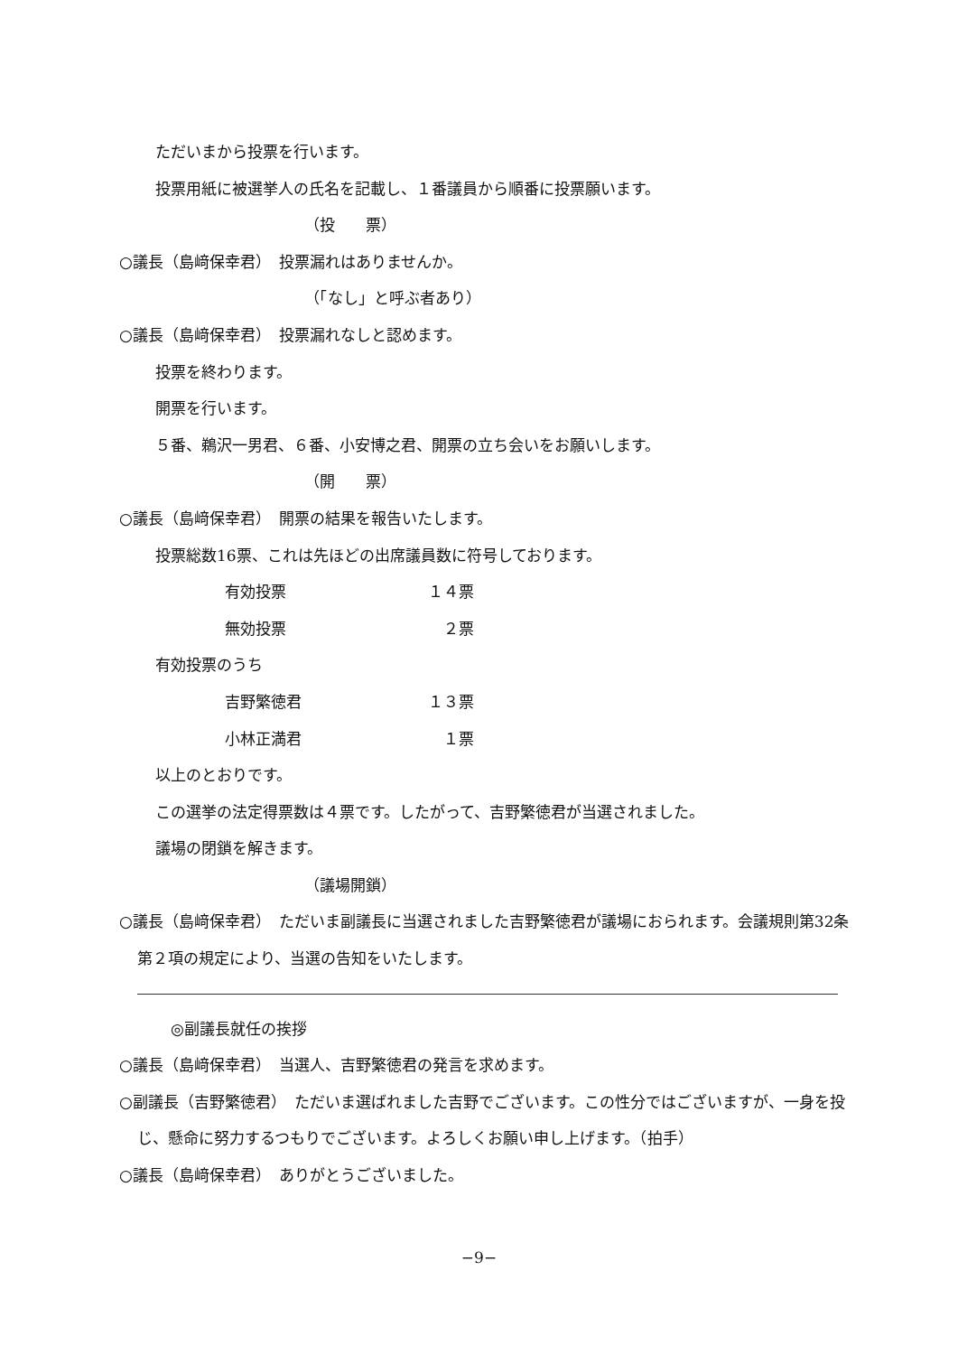ただいまから投票を行います。
投票用紙に被選挙人の氏名を記載し、１番議員から順番に投票願います。
（投　　票）
○議長（島﨑保幸君）　投票漏れはありませんか。
（「なし」と呼ぶ者あり）
○議長（島﨑保幸君）　投票漏れなしと認めます。
投票を終わります。
開票を行います。
５番、鵜沢一男君、６番、小安博之君、開票の立ち会いをお願いします。
（開　　票）
○議長（島﨑保幸君）　開票の結果を報告いたします。
投票総数16票、これは先ほどの出席議員数に符号しております。
有効投票 １４票
無効投票 　２票
有効投票のうち
吉野繁徳君 １３票
小林正満君 　１票
以上のとおりです。
この選挙の法定得票数は４票です。したがって、吉野繁徳君が当選されました。
議場の閉鎖を解きます。
（議場開鎖）
○議長（島﨑保幸君）　ただいま副議長に当選されました吉野繁徳君が議場におられます。会議規則第32条第２項の規定により、当選の告知をいたします。
　◎副議長就任の挨拶
○議長（島﨑保幸君）　当選人、吉野繁徳君の発言を求めます。
○副議長（吉野繁徳君）　ただいま選ばれました吉野でございます。この性分ではございますが、一身を投じ、懸命に努力するつもりでございます。よろしくお願い申し上げます。（拍手）
○議長（島﨑保幸君）　ありがとうございました。
−9−